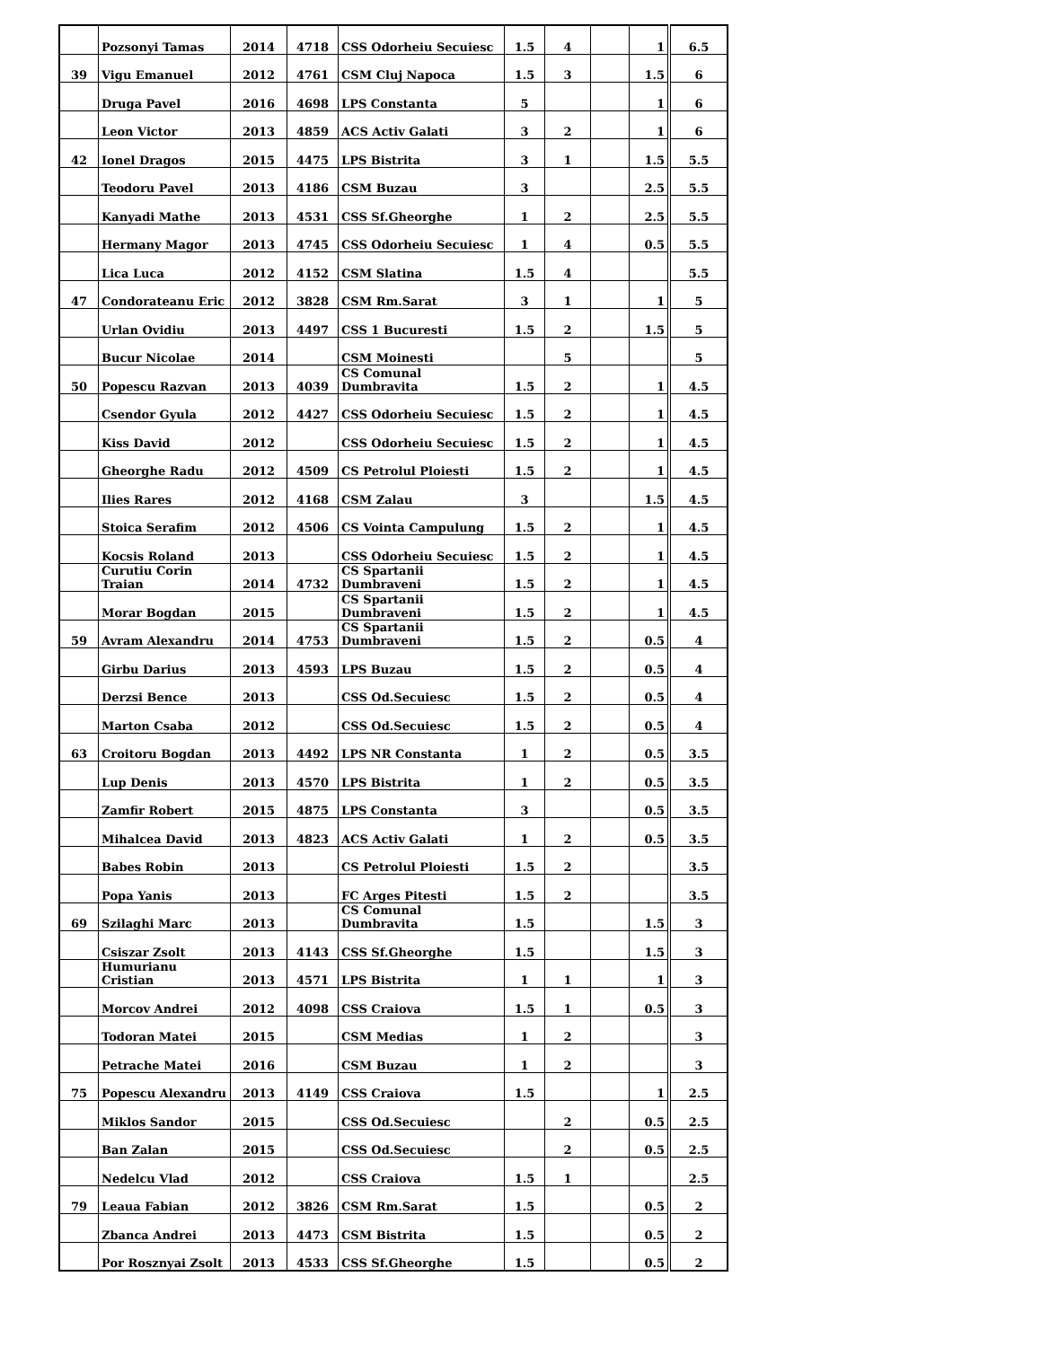| | Pozsonyi Tamas | 2014 | 4718 | CSS Odorheiu Secuiesc | 1.5 | 4 | | 1 | 6.5 |
| 39 | Vigu Emanuel | 2012 | 4761 | CSM Cluj Napoca | 1.5 | 3 | | 1.5 | 6 |
| | Druga Pavel | 2016 | 4698 | LPS Constanta | 5 | | | 1 | 6 |
| | Leon Victor | 2013 | 4859 | ACS Activ Galati | 3 | 2 | | 1 | 6 |
| 42 | Ionel Dragos | 2015 | 4475 | LPS Bistrita | 3 | 1 | | 1.5 | 5.5 |
| | Teodoru Pavel | 2013 | 4186 | CSM Buzau | 3 | | | 2.5 | 5.5 |
| | Kanyadi Mathe | 2013 | 4531 | CSS Sf.Gheorghe | 1 | 2 | | 2.5 | 5.5 |
| | Hermany Magor | 2013 | 4745 | CSS Odorheiu Secuiesc | 1 | 4 | | 0.5 | 5.5 |
| | Lica Luca | 2012 | 4152 | CSM Slatina | 1.5 | 4 | | | 5.5 |
| 47 | Condorateanu Eric | 2012 | 3828 | CSM Rm.Sarat | 3 | 1 | | 1 | 5 |
| | Urlan Ovidiu | 2013 | 4497 | CSS 1 Bucuresti | 1.5 | 2 | | 1.5 | 5 |
| | Bucur Nicolae | 2014 | | CSM Moinesti | | 5 | | | 5 |
| 50 | Popescu Razvan | 2013 | 4039 | CS Comunal Dumbravita | 1.5 | 2 | | 1 | 4.5 |
| | Csendor Gyula | 2012 | 4427 | CSS Odorheiu Secuiesc | 1.5 | 2 | | 1 | 4.5 |
| | Kiss David | 2012 | | CSS Odorheiu Secuiesc | 1.5 | 2 | | 1 | 4.5 |
| | Gheorghe Radu | 2012 | 4509 | CS Petrolul Ploiesti | 1.5 | 2 | | 1 | 4.5 |
| | Ilies Rares | 2012 | 4168 | CSM Zalau | 3 | | | 1.5 | 4.5 |
| | Stoica Serafim | 2012 | 4506 | CS Vointa Campulung | 1.5 | 2 | | 1 | 4.5 |
| | Kocsis Roland | 2013 | | CSS Odorheiu Secuiesc | 1.5 | 2 | | 1 | 4.5 |
| | Curutiu Corin Traian | 2014 | 4732 | CS Spartanii Dumbraveni | 1.5 | 2 | | 1 | 4.5 |
| | Morar Bogdan | 2015 | | CS Spartanii Dumbraveni | 1.5 | 2 | | 1 | 4.5 |
| 59 | Avram Alexandru | 2014 | 4753 | CS Spartanii Dumbraveni | 1.5 | 2 | | 0.5 | 4 |
| | Girbu Darius | 2013 | 4593 | LPS Buzau | 1.5 | 2 | | 0.5 | 4 |
| | Derzsi Bence | 2013 | | CSS Od.Secuiesc | 1.5 | 2 | | 0.5 | 4 |
| | Marton Csaba | 2012 | | CSS Od.Secuiesc | 1.5 | 2 | | 0.5 | 4 |
| 63 | Croitoru Bogdan | 2013 | 4492 | LPS NR Constanta | 1 | 2 | | 0.5 | 3.5 |
| | Lup Denis | 2013 | 4570 | LPS Bistrita | 1 | 2 | | 0.5 | 3.5 |
| | Zamfir Robert | 2015 | 4875 | LPS Constanta | 3 | | | 0.5 | 3.5 |
| | Mihalcea David | 2013 | 4823 | ACS Activ Galati | 1 | 2 | | 0.5 | 3.5 |
| | Babes Robin | 2013 | | CS Petrolul Ploiesti | 1.5 | 2 | | | 3.5 |
| | Popa Yanis | 2013 | | FC Arges Pitesti | 1.5 | 2 | | | 3.5 |
| 69 | Szilaghi Marc | 2013 | | CS Comunal Dumbravita | 1.5 | | | 1.5 | 3 |
| | Csiszar Zsolt | 2013 | 4143 | CSS Sf.Gheorghe | 1.5 | | | 1.5 | 3 |
| | Humurianu Cristian | 2013 | 4571 | LPS Bistrita | 1 | 1 | | 1 | 3 |
| | Morcov Andrei | 2012 | 4098 | CSS Craiova | 1.5 | 1 | | 0.5 | 3 |
| | Todoran Matei | 2015 | | CSM Medias | 1 | 2 | | | 3 |
| | Petrache Matei | 2016 | | CSM Buzau | 1 | 2 | | | 3 |
| 75 | Popescu Alexandru | 2013 | 4149 | CSS Craiova | 1.5 | | | 1 | 2.5 |
| | Miklos Sandor | 2015 | | CSS Od.Secuiesc | | 2 | | 0.5 | 2.5 |
| | Ban Zalan | 2015 | | CSS Od.Secuiesc | | 2 | | 0.5 | 2.5 |
| | Nedelcu Vlad | 2012 | | CSS Craiova | 1.5 | 1 | | | 2.5 |
| 79 | Leaua Fabian | 2012 | 3826 | CSM Rm.Sarat | 1.5 | | | 0.5 | 2 |
| | Zbanca Andrei | 2013 | 4473 | CSM Bistrita | 1.5 | | | 0.5 | 2 |
| | Por Rosznyai Zsolt | 2013 | 4533 | CSS Sf.Gheorghe | 1.5 | | | 0.5 | 2 |